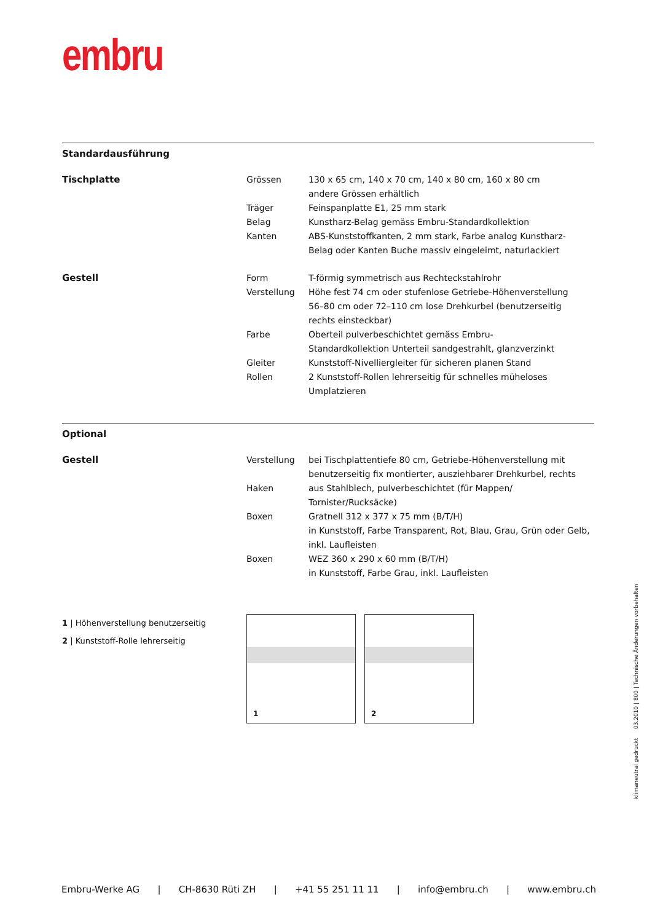embru
Standardausführung
| Tischplatte | Grössen | 130 x 65 cm, 140 x 70 cm, 140 x 80 cm, 160 x 80 cm andere Grössen erhältlich |
| | Träger | Feinspanplatte E1, 25 mm stark |
| | Belag | Kunstharz-Belag gemäss Embru-Standardkollektion |
| | Kanten | ABS-Kunststoffkanten, 2 mm stark, Farbe analog Kunstharz- Belag oder Kanten Buche massiv eingeleimt, naturlackiert |
| Gestell | Form | T-förmig symmetrisch aus Rechteckstahlrohr |
| | Verstellung | Höhe fest 74 cm oder stufenlose Getriebe-Höhenverstellung 56–80 cm oder 72–110 cm lose Drehkurbel (benutzerseitig rechts einsteckbar) |
| | Farbe | Oberteil pulverbeschichtet gemäss Embru- Standardkollektion Unterteil sandgestrahlt, glanzverzinkt |
| | Gleiter | Kunststoff-Nivelliergleiter für sicheren planen Stand |
| | Rollen | 2 Kunststoff-Rollen lehrerseitig für schnelles müheloses Umplatzieren |
Optional
| Gestell | Verstellung | bei Tischplattentiefe 80 cm, Getriebe-Höhenverstellung mit benutzerseitig fix montierter, ausziehbarer Drehkurbel, rechts |
| | Haken | aus Stahlblech, pulverbeschichtet (für Mappen/ Tornister/Rucksäcke) |
| | Boxen | Gratnell 312 x 377 x 75 mm (B/T/H) in Kunststoff, Farbe Transparent, Rot, Blau, Grau, Grün oder Gelb, inkl. Laufleisten |
| | Boxen | WEZ 360 x 290 x 60 mm (B/T/H) in Kunststoff, Farbe Grau, inkl. Laufleisten |
1 | Höhenverstellung benutzerseitig
2 | Kunststoff-Rolle lehrerseitig
1
2
klimaneutral gedruckt 03.2010 | 800 | Technische Änderungen vorbehalten
Embru-Werke AG | CH-8630 Rüti ZH | +41 55 251 11 11 | info@embru.ch | www.embru.ch